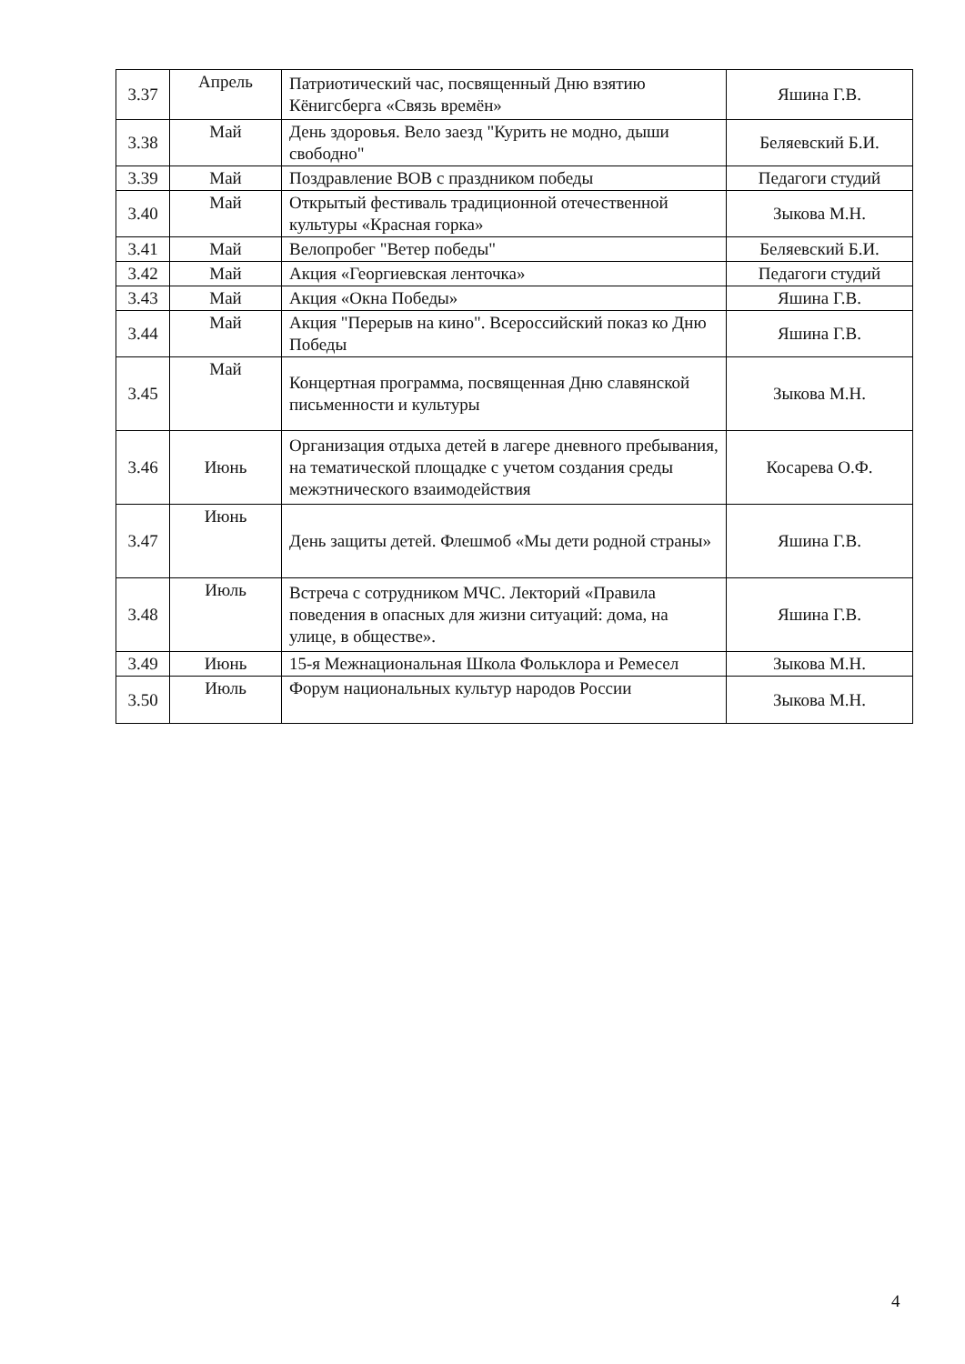| 3.37 | Апрель | Патриотический час, посвященный Дню взятию Кёнигсберга «Связь времён» | Яшина Г.В. |
| 3.38 | Май | День здоровья. Вело заезд "Курить не модно, дыши свободно" | Беляевский Б.И. |
| 3.39 | Май | Поздравление ВОВ с праздником победы | Педагоги студий |
| 3.40 | Май | Открытый фестиваль традиционной отечественной культуры «Красная горка» | Зыкова М.Н. |
| 3.41 | Май | Велопробег "Ветер победы" | Беляевский Б.И. |
| 3.42 | Май | Акция «Георгиевская ленточка» | Педагоги студий |
| 3.43 | Май | Акция «Окна Победы» | Яшина Г.В. |
| 3.44 | Май | Акция "Перерыв на кино". Всероссийский показ ко Дню Победы | Яшина Г.В. |
| 3.45 | Май | Концертная программа, посвященная Дню славянской письменности и культуры | Зыкова М.Н. |
| 3.46 | Июнь | Организация отдыха детей в лагере дневного пребывания, на тематической площадке с учетом создания среды межэтнического взаимодействия | Косарева О.Ф. |
| 3.47 | Июнь | День защиты детей. Флешмоб «Мы дети родной страны» | Яшина Г.В. |
| 3.48 | Июль | Встреча с сотрудником МЧС. Лекторий «Правила поведения в опасных для жизни ситуаций: дома, на улице, в обществе». | Яшина Г.В. |
| 3.49 | Июнь | 15-я Межнациональная Школа Фольклора и Ремесел | Зыкова М.Н. |
| 3.50 | Июль | Форум национальных культур народов России | Зыкова М.Н. |
4